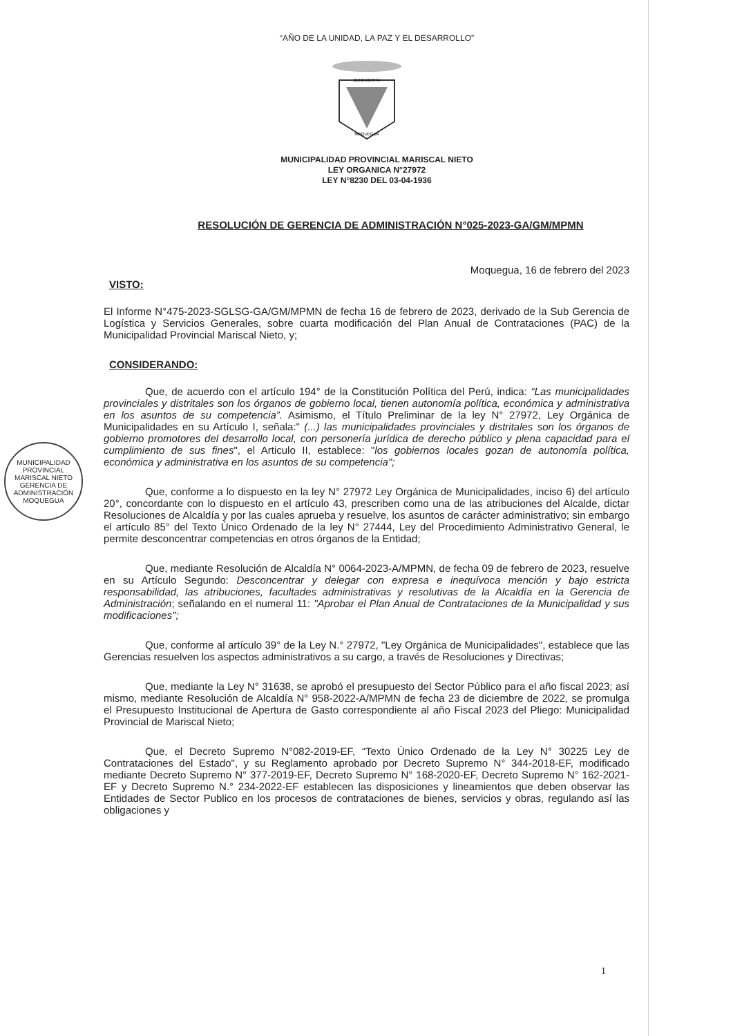“AÑO DE LA UNIDAD, LA PAZ Y EL DESARROLLO”
BENEMERITA
MOQUEGUA
MUNICIPALIDAD PROVINCIAL MARISCAL NIETO
LEY ORGANICA N°27972
LEY N°8230 DEL 03-04-1936
RESOLUCIÓN DE GERENCIA DE ADMINISTRACIÓN N°025-2023-GA/GM/MPMN
Moquegua, 16 de febrero del 2023
VISTO:
El Informe N°475-2023-SGLSG-GA/GM/MPMN de fecha 16 de febrero de 2023, derivado de la Sub Gerencia de Logística y Servicios Generales, sobre cuarta modificación del Plan Anual de Contrataciones (PAC) de la Municipalidad Provincial Mariscal Nieto, y;
CONSIDERANDO:
Que, de acuerdo con el artículo 194° de la Constitución Política del Perú, indica: “Las municipalidades provinciales y distritales son los órganos de gobierno local, tienen autonomía política, económica y administrativa en los asuntos de su competencia”. Asimismo, el Título Preliminar de la ley N° 27972, Ley Orgánica de Municipalidades en su Artículo I, señala:" (...) las municipalidades provinciales y distritales son los órganos de gobierno promotores del desarrollo local, con personería jurídica de derecho público y plena capacidad para el cumplimiento de sus fines", el Articulo II, establece: "los gobiernos locales gozan de autonomía política, económica y administrativa en los asuntos de su competencia";
Que, conforme a lo dispuesto en la ley N° 27972 Ley Orgánica de Municipalidades, inciso 6) del artículo 20°, concordante con lo dispuesto en el artículo 43, prescriben como una de las atribuciones del Alcalde, dictar Resoluciones de Alcaldía y por las cuales aprueba y resuelve, los asuntos de carácter administrativo; sin embargo el artículo 85° del Texto Único Ordenado de la ley N° 27444, Ley del Procedimiento Administrativo General, le permite desconcentrar competencias en otros órganos de la Entidad;
Que, mediante Resolución de Alcaldía N° 0064-2023-A/MPMN, de fecha 09 de febrero de 2023, resuelve en su Artículo Segundo: Desconcentrar y delegar con expresa e inequívoca mención y bajo estricta responsabilidad, las atribuciones, facultades administrativas y resolutivas de la Alcaldía en la Gerencia de Administración; señalando en el numeral 11: "Aprobar el Plan Anual de Contrataciones de la Municipalidad y sus modificaciones";
Que, conforme al artículo 39° de la Ley N.° 27972, "Ley Orgánica de Municipalidades", establece que las Gerencias resuelven los aspectos administrativos a su cargo, a través de Resoluciones y Directivas;
Que, mediante la Ley N° 31638, se aprobó el presupuesto del Sector Público para el año fiscal 2023; así mismo, mediante Resolución de Alcaldía N° 958-2022-A/MPMN de fecha 23 de diciembre de 2022, se promulga el Presupuesto Institucional de Apertura de Gasto correspondiente al año Fiscal 2023 del Pliego: Municipalidad Provincial de Mariscal Nieto;
Que, el Decreto Supremo N°082-2019-EF, “Texto Único Ordenado de la Ley N° 30225 Ley de Contrataciones del Estado", y su Reglamento aprobado por Decreto Supremo N° 344-2018-EF, modificado mediante Decreto Supremo N° 377-2019-EF, Decreto Supremo N° 168-2020-EF, Decreto Supremo N° 162-2021-EF y Decreto Supremo N.° 234-2022-EF establecen las disposiciones y lineamientos que deben observar las Entidades de Sector Publico en los procesos de contrataciones de bienes, servicios y obras, regulando así las obligaciones y
MUNICIPALIDAD PROVINCIAL MARISCAL NIETO
GERENCIA DE
ADMINISTRACIÓN
MOQUEGUA
1